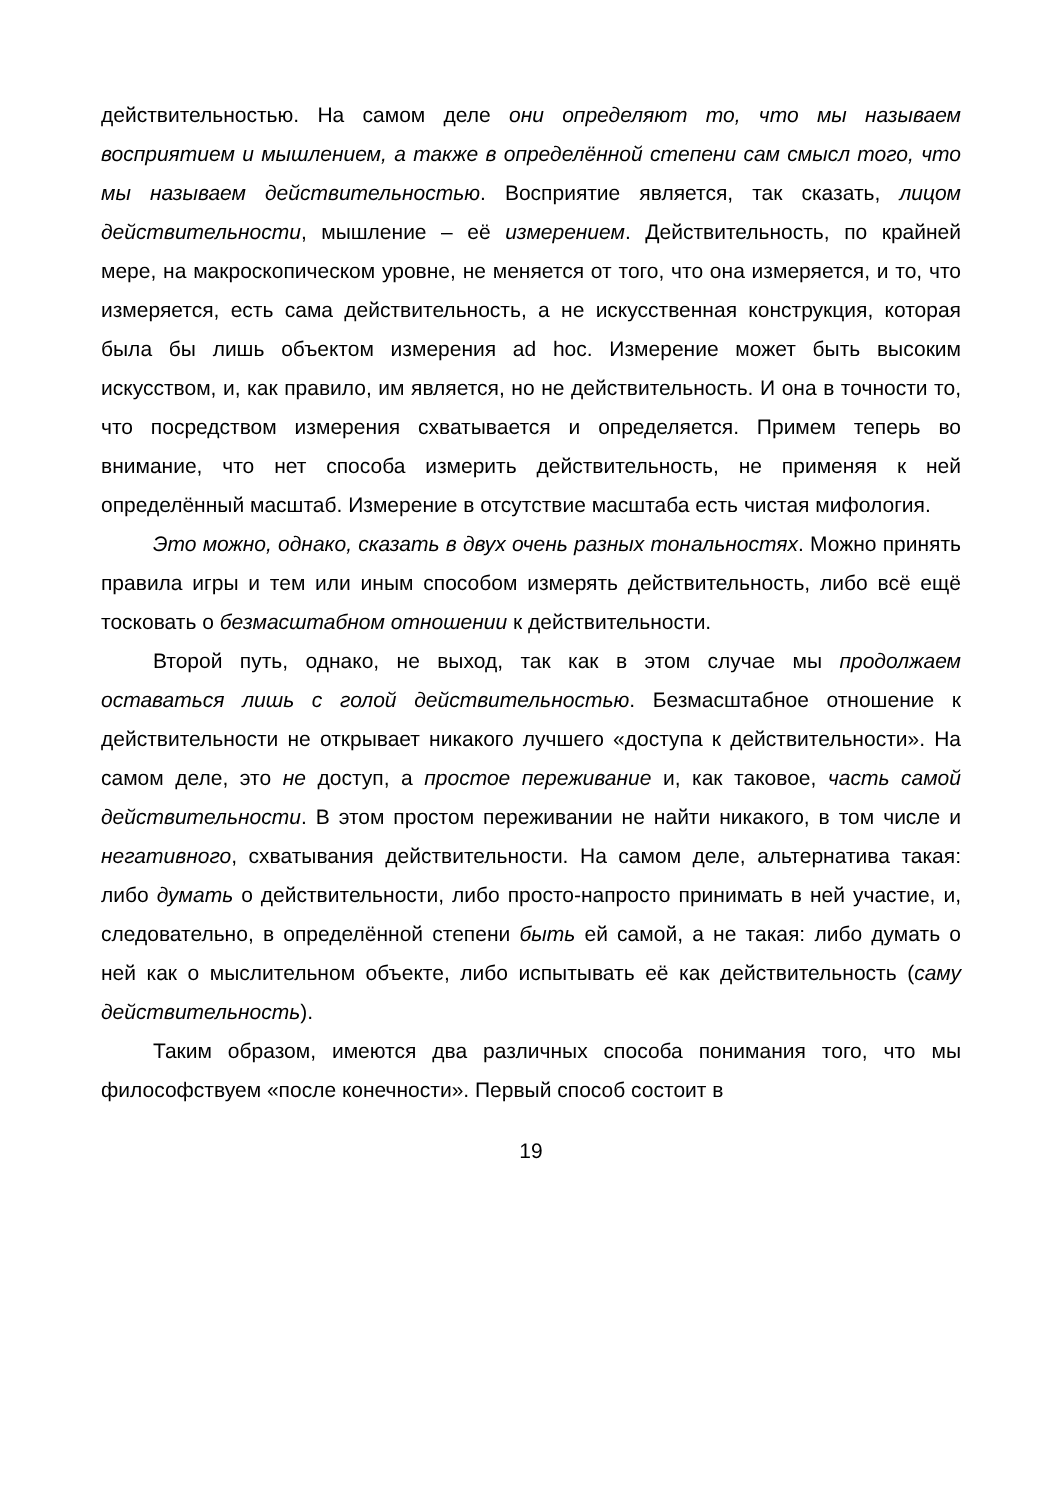действительностью. На самом деле они определяют то, что мы называем восприятием и мышлением, а также в определённой степени сам смысл того, что мы называем действительностью. Восприятие является, так сказать, лицом действительности, мышление – её измерением. Действительность, по крайней мере, на макроскопическом уровне, не меняется от того, что она измеряется, и то, что измеряется, есть сама действительность, а не искусственная конструкция, которая была бы лишь объектом измерения ad hoc. Измерение может быть высоким искусством, и, как правило, им является, но не действительность. И она в точности то, что посредством измерения схватывается и определяется. Примем теперь во внимание, что нет способа измерить действительность, не применяя к ней определённый масштаб. Измерение в отсутствие масштаба есть чистая мифология.
Это можно, однако, сказать в двух очень разных тональностях. Можно принять правила игры и тем или иным способом измерять действительность, либо всё ещё тосковать о безмасштабном отношении к действительности.
Второй путь, однако, не выход, так как в этом случае мы продолжаем оставаться лишь с голой действительностью. Безмасштабное отношение к действительности не открывает никакого лучшего «доступа к действительности». На самом деле, это не доступ, а простое переживание и, как таковое, часть самой действительности. В этом простом переживании не найти никакого, в том числе и негативного, схватывания действительности. На самом деле, альтернатива такая: либо думать о действительности, либо просто-напросто принимать в ней участие, и, следовательно, в определённой степени быть ей самой, а не такая: либо думать о ней как о мыслительном объекте, либо испытывать её как действительность (саму действительность).
Таким образом, имеются два различных способа понимания того, что мы философствуем «после конечности». Первый способ состоит в
19